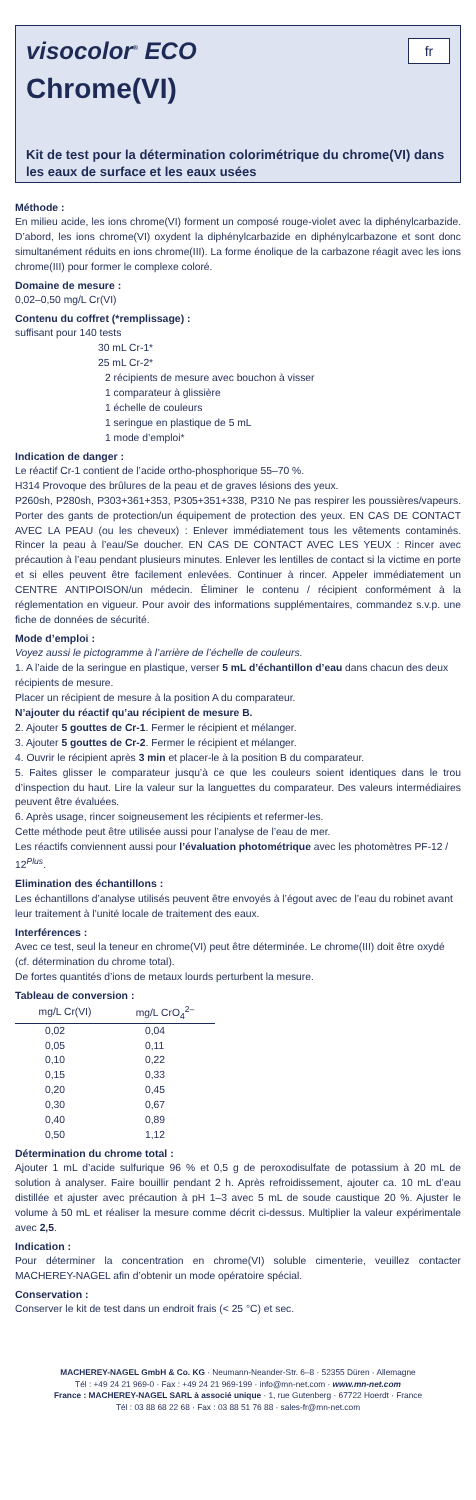fr
visocolor<sup>®</sup> ECO
Chrome(VI)
Kit de test pour la détermination colorimétrique du chrome(VI) dans les eaux de surface et les eaux usées
Méthode :
En milieu acide, les ions chrome(VI) forment un composé rouge-violet avec la diphénylcarbazide. D’abord, les ions chrome(VI) oxydent la diphénylcarbazide en diphénylcarbazone et sont donc simultanément réduits en ions chrome(III). La forme énolique de la carbazone réagit avec les ions chrome(III) pour former le complexe coloré.
Domaine de mesure :
0,02–0,50 mg/L Cr(VI)
Contenu du coffret (*remplissage) :
suffisant pour 140 tests
30 mL Cr-1*
25 mL Cr-2*
2 récipients de mesure avec bouchon à visser
1 comparateur à glissière
1 échelle de couleurs
1 seringue en plastique de 5 mL
1 mode d’emploi*
Indication de danger :
Le réactif Cr-1 contient de l’acide ortho-phosphorique 55–70 %.
H314 Provoque des brûlures de la peau et de graves lésions des yeux.
P260sh, P280sh, P303+361+353, P305+351+338, P310 Ne pas respirer les poussières/vapeurs. Porter des gants de protection/un équipement de protection des yeux. EN CAS DE CONTACT AVEC LA PEAU (ou les cheveux) : Enlever immédiatement tous les vêtements contaminés. Rincer la peau à l’eau/Se doucher. EN CAS DE CONTACT AVEC LES YEUX : Rincer avec précaution à l’eau pendant plusieurs minutes. Enlever les lentilles de contact si la victime en porte et si elles peuvent être facilement enlevées. Continuer à rincer. Appeler immédiatement un CENTRE ANTIPOISON/un médecin. Éliminer le contenu / récipient conformément à la réglementation en vigueur. Pour avoir des informations supplémentaires, commandez s.v.p. une fiche de données de sécurité.
Mode d’emploi :
Voyez aussi le pictogramme à l’arrière de l’échelle de couleurs.
1. A l’aide de la seringue en plastique, verser 5 mL d’échantillon d’eau dans chacun des deux récipients de mesure.
Placer un récipient de mesure à la position A du comparateur.
N’ajouter du réactif qu’au récipient de mesure B.
2. Ajouter 5 gouttes de Cr-1. Fermer le récipient et mélanger.
3. Ajouter 5 gouttes de Cr-2. Fermer le récipient et mélanger.
4. Ouvrir le récipient après 3 min et placer-le à la position B du comparateur.
5. Faites glisser le comparateur jusqu’à ce que les couleurs soient identiques dans le trou d’inspection du haut. Lire la valeur sur la languettes du comparateur. Des valeurs intermédiaires peuvent être évaluées.
6. Après usage, rincer soigneusement les récipients et refermer-les.
Cette méthode peut être utilisée aussi pour l’analyse de l’eau de mer.
Les réactifs conviennent aussi pour l’évaluation photométrique avec les photomètres PF-12 / 12<sup>Plus</sup>.
Elimination des échantillons :
Les échantillons d’analyse utilisés peuvent être envoyés à l’égout avec de l’eau du robinet avant leur traitement à l’unité locale de traitement des eaux.
Interférences :
Avec ce test, seul la teneur en chrome(VI) peut être déterminée. Le chrome(III) doit être oxydé (cf. détermination du chrome total).
De fortes quantités d’ions de metaux lourds perturbent la mesure.
Tableau de conversion :
| mg/L Cr(VI) | mg/L CrO<sub>4</sub><sup>2–</sup> |
| --- | --- |
| 0,02 | 0,04 |
| 0,05 | 0,11 |
| 0,10 | 0,22 |
| 0,15 | 0,33 |
| 0,20 | 0,45 |
| 0,30 | 0,67 |
| 0,40 | 0,89 |
| 0,50 | 1,12 |
Détermination du chrome total :
Ajouter 1 mL d’acide sulfurique 96 % et 0,5 g de peroxodisulfate de potassium à 20 mL de solution à analyser. Faire bouillir pendant 2 h. Après refroidissement, ajouter ca. 10 mL d’eau distillée et ajuster avec précaution à pH 1–3 avec 5 mL de soude caustique 20 %. Ajuster le volume à 50 mL et réaliser la mesure comme décrit ci-dessus. Multiplier la valeur expérimentale avec 2,5.
Indication :
Pour déterminer la concentration en chrome(VI) soluble cimenterie, veuillez contacter MACHEREY-NAGEL afin d’obtenir un mode opératoire spécial.
Conservation :
Conserver le kit de test dans un endroit frais (< 25 °C) et sec.
MACHEREY-NAGEL GmbH & Co. KG · Neumann-Neander-Str. 6–8 · 52355 Düren · Allemagne
Tél : +49 24 21 969-0 · Fax : +49 24 21 969-199 · info@mn-net.com · www.mn-net.com
France : MACHEREY-NAGEL SARL à associé unique · 1, rue Gutenberg · 67722 Hoerdt · France
Tél : 03 88 68 22 68 · Fax : 03 88 51 76 88 · sales-fr@mn-net.com